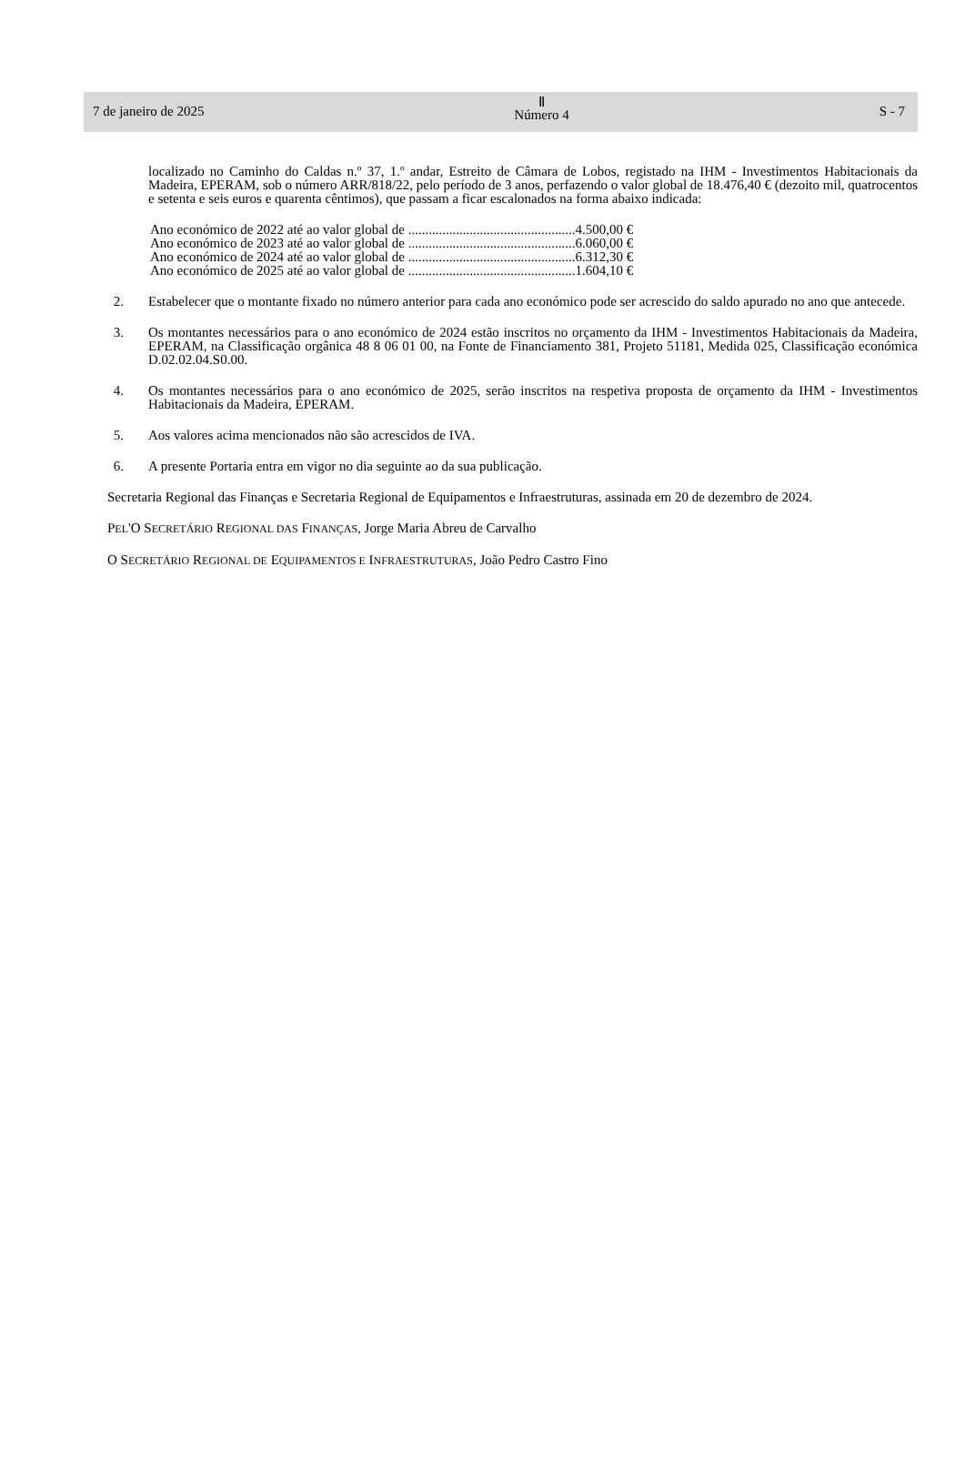7 de janeiro de 2025
Ⅱ
Número 4
S - 7
localizado no Caminho do Caldas n.º 37, 1.º andar, Estreito de Câmara de Lobos, registado na IHM - Investimentos Habitacionais da Madeira, EPERAM, sob o número ARR/818/22, pelo período de 3 anos, perfazendo o valor global de 18.476,40 € (dezoito mil, quatrocentos e setenta e seis euros e quarenta cêntimos), que passam a ficar escalonados na forma abaixo indicada:
Ano económico de 2022 até ao valor global de .................................................4.500,00 €
Ano económico de 2023 até ao valor global de .................................................6.060,00 €
Ano económico de 2024 até ao valor global de .................................................6.312,30 €
Ano económico de 2025 até ao valor global de .................................................1.604,10 €
2. Estabelecer que o montante fixado no número anterior para cada ano económico pode ser acrescido do saldo apurado no ano que antecede.
3. Os montantes necessários para o ano económico de 2024 estão inscritos no orçamento da IHM - Investimentos Habitacionais da Madeira, EPERAM, na Classificação orgânica 48 8 06 01 00, na Fonte de Financiamento 381, Projeto 51181, Medida 025, Classificação económica D.02.02.04.S0.00.
4. Os montantes necessários para o ano económico de 2025, serão inscritos na respetiva proposta de orçamento da IHM - Investimentos Habitacionais da Madeira, EPERAM.
5. Aos valores acima mencionados não são acrescidos de IVA.
6. A presente Portaria entra em vigor no dia seguinte ao da sua publicação.
Secretaria Regional das Finanças e Secretaria Regional de Equipamentos e Infraestruturas, assinada em 20 de dezembro de 2024.
PEL'O SECRETÁRIO REGIONAL DAS FINANÇAS, Jorge Maria Abreu de Carvalho
O SECRETÁRIO REGIONAL DE EQUIPAMENTOS E INFRAESTRUTURAS, João Pedro Castro Fino